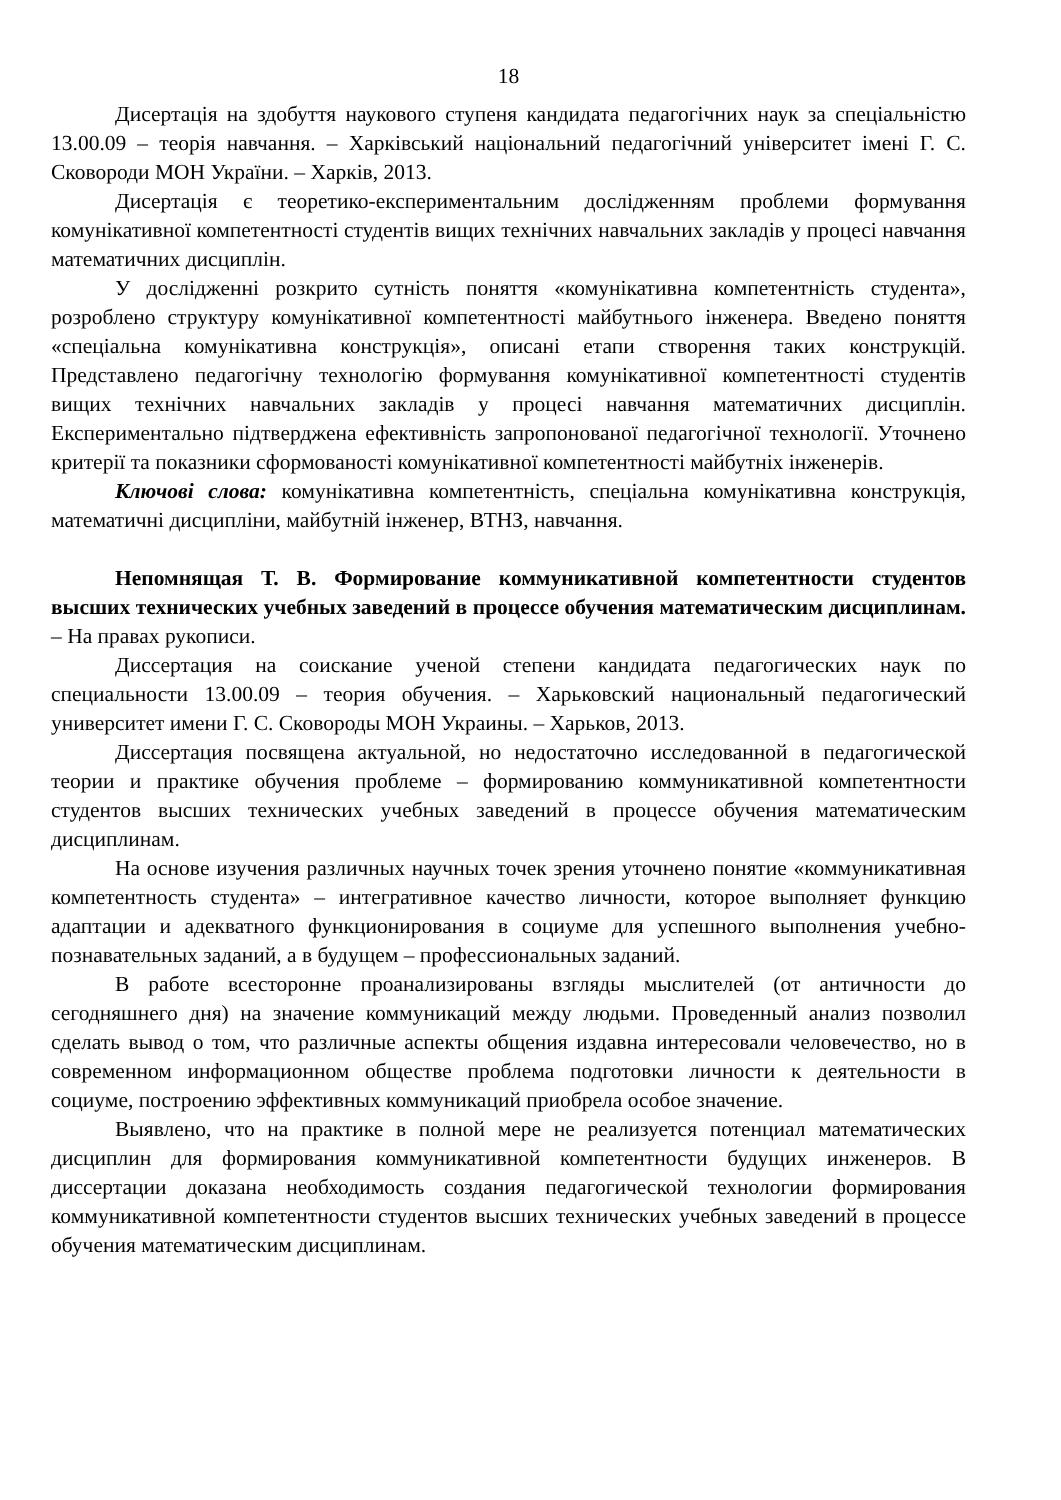18
Дисертація на здобуття наукового ступеня кандидата педагогічних наук за спеціальністю 13.00.09 – теорія навчання. – Харківський національний педагогічний університет імені Г. С. Сковороди МОН України. – Харків, 2013.
Дисертація є теоретико-експериментальним дослідженням проблеми формування комунікативної компетентності студентів вищих технічних навчальних закладів у процесі навчання математичних дисциплін.
У дослідженні розкрито сутність поняття «комунікативна компетентність студента», розроблено структуру комунікативної компетентності майбутнього інженера. Введено поняття «спеціальна комунікативна конструкція», описані етапи створення таких конструкцій. Представлено педагогічну технологію формування комунікативної компетентності студентів вищих технічних навчальних закладів у процесі навчання математичних дисциплін. Експериментально підтверджена ефективність запропонованої педагогічної технології. Уточнено критерії та показники сформованості комунікативної компетентності майбутніх інженерів.
Ключові слова: комунікативна компетентність, спеціальна комунікативна конструкція, математичні дисципліни, майбутній інженер, ВТНЗ, навчання.
Непомнящая Т. В. Формирование коммуникативной компетентности студентов высших технических учебных заведений в процессе обучения математическим дисциплинам. – На правах рукописи.
Диссертация на соискание ученой степени кандидата педагогических наук по специальности 13.00.09 – теория обучения. – Харьковский национальный педагогический университет имени Г. С. Сковороды МОН Украины. – Харьков, 2013.
Диссертация посвящена актуальной, но недостаточно исследованной в педагогической теории и практике обучения проблеме – формированию коммуникативной компетентности студентов высших технических учебных заведений в процессе обучения математическим дисциплинам.
На основе изучения различных научных точек зрения уточнено понятие «коммуникативная компетентность студента» – интегративное качество личности, которое выполняет функцию адаптации и адекватного функционирования в социуме для успешного выполнения учебно-познавательных заданий, а в будущем – профессиональных заданий.
В работе всесторонне проанализированы взгляды мыслителей (от античности до сегодняшнего дня) на значение коммуникаций между людьми. Проведенный анализ позволил сделать вывод о том, что различные аспекты общения издавна интересовали человечество, но в современном информационном обществе проблема подготовки личности к деятельности в социуме, построению эффективных коммуникаций приобрела особое значение.
Выявлено, что на практике в полной мере не реализуется потенциал математических дисциплин для формирования коммуникативной компетентности будущих инженеров. В диссертации доказана необходимость создания педагогической технологии формирования коммуникативной компетентности студентов высших технических учебных заведений в процессе обучения математическим дисциплинам.